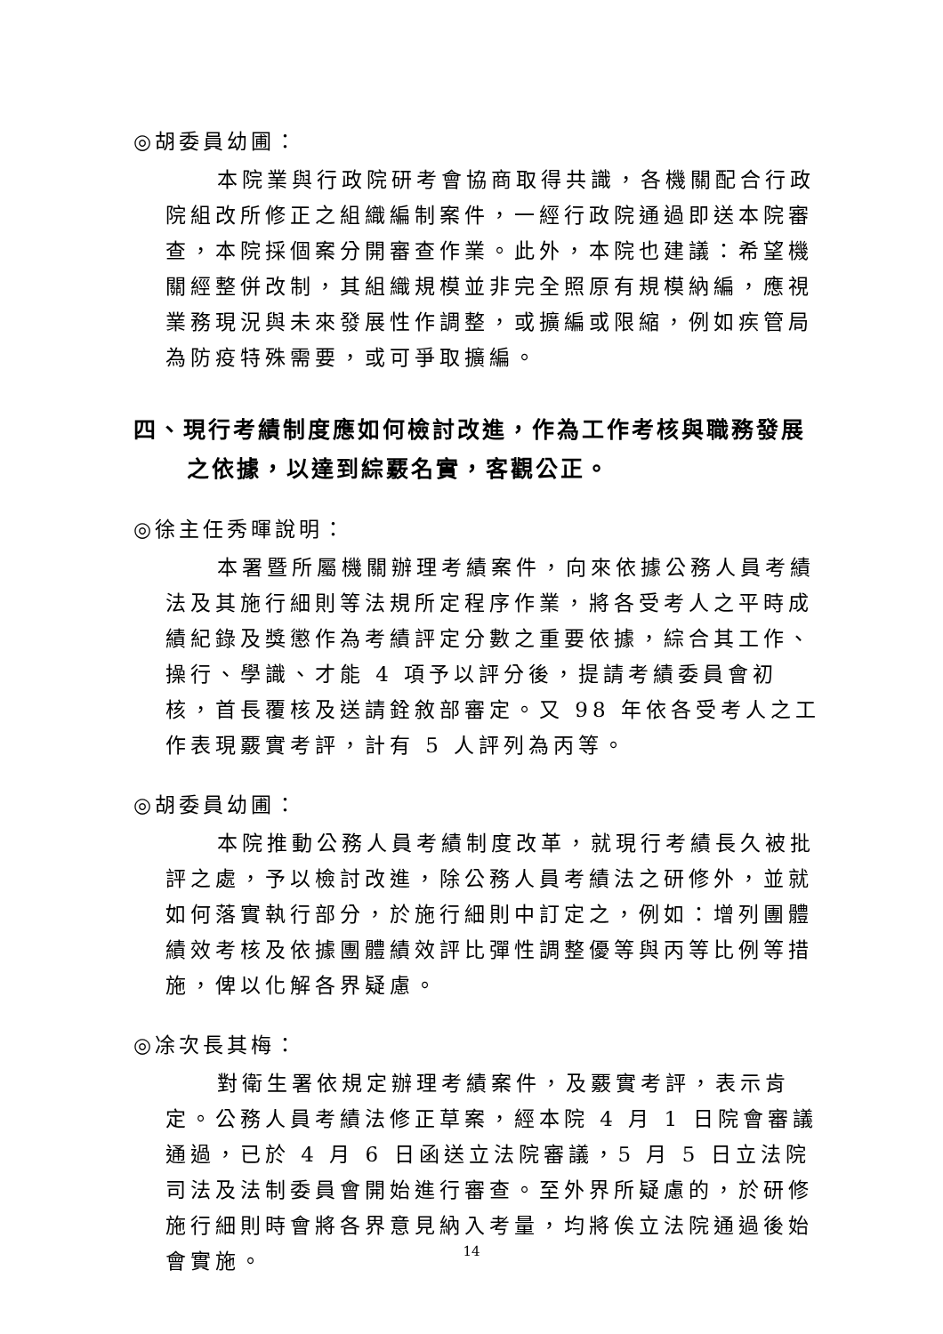◎胡委員幼圃：
本院業與行政院研考會協商取得共識，各機關配合行政院組改所修正之組織編制案件，一經行政院通過即送本院審查，本院採個案分開審查作業。此外，本院也建議：希望機關經整併改制，其組織規模並非完全照原有規模納編，應視業務現況與未來發展性作調整，或擴編或限縮，例如疾管局為防疫特殊需要，或可爭取擴編。
四、現行考績制度應如何檢討改進，作為工作考核與職務發展之依據，以達到綜覈名實，客觀公正。
◎徐主任秀暉說明：
本署暨所屬機關辦理考績案件，向來依據公務人員考績法及其施行細則等法規所定程序作業，將各受考人之平時成績紀錄及獎懲作為考績評定分數之重要依據，綜合其工作、操行、學識、才能 4 項予以評分後，提請考績委員會初核，首長覆核及送請銓敘部審定。又 98 年依各受考人之工作表現覈實考評，計有 5 人評列為丙等。
◎胡委員幼圃：
本院推動公務人員考績制度改革，就現行考績長久被批評之處，予以檢討改進，除公務人員考績法之研修外，並就如何落實執行部分，於施行細則中訂定之，例如：增列團體績效考核及依據團體績效評比彈性調整優等與丙等比例等措施，俾以化解各界疑慮。
◎凃次長其梅：
對衛生署依規定辦理考績案件，及覈實考評，表示肯定。公務人員考績法修正草案，經本院 4 月 1 日院會審議通過，已於 4 月 6 日函送立法院審議，5 月 5 日立法院司法及法制委員會開始進行審查。至外界所疑慮的，於研修施行細則時會將各界意見納入考量，均將俟立法院通過後始會實施。
14